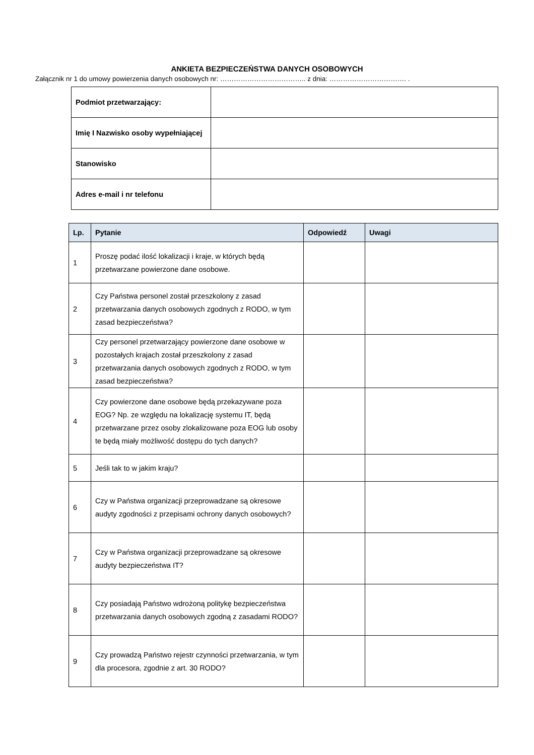ANKIETA BEZPIECZEŃSTWA DANYCH OSOBOWYCH
Załącznik nr 1 do umowy powierzenia danych osobowych nr: ……………………………….. z dnia: ……………………………. .
| Podmiot przetwarzający: | |
| Imię I Nazwisko osoby wypełniającej | |
| Stanowisko | |
| Adres e-mail i nr telefonu | |
| Lp. | Pytanie | Odpowiedź | Uwagi |
| --- | --- | --- | --- |
| 1 | Proszę podać ilość lokalizacji i kraje, w których będą przetwarzane powierzone dane osobowe. | | |
| 2 | Czy Państwa personel został przeszkolony z zasad przetwarzania danych osobowych zgodnych z RODO, w tym zasad bezpieczeństwa? | | |
| 3 | Czy personel przetwarzający powierzone dane osobowe w pozostałych krajach został przeszkolony z zasad przetwarzania danych osobowych zgodnych z RODO, w tym zasad bezpieczeństwa? | | |
| 4 | Czy powierzone dane osobowe będą przekazywane poza EOG? Np. ze względu na lokalizację systemu IT, będą przetwarzane przez osoby zlokalizowane poza EOG lub osoby te będą miały możliwość dostępu do tych danych? | | |
| 5 | Jeśli tak to w jakim kraju? | | |
| 6 | Czy w Państwa organizacji przeprowadzane są okresowe audyty zgodności z przepisami ochrony danych osobowych? | | |
| 7 | Czy w Państwa organizacji przeprowadzane są okresowe audyty bezpieczeństwa IT? | | |
| 8 | Czy posiadają Państwo wdrożoną politykę bezpieczeństwa przetwarzania danych osobowych zgodną z zasadami RODO? | | |
| 9 | Czy prowadzą Państwo rejestr czynności przetwarzania, w tym dla procesora, zgodnie z art. 30 RODO? | | |